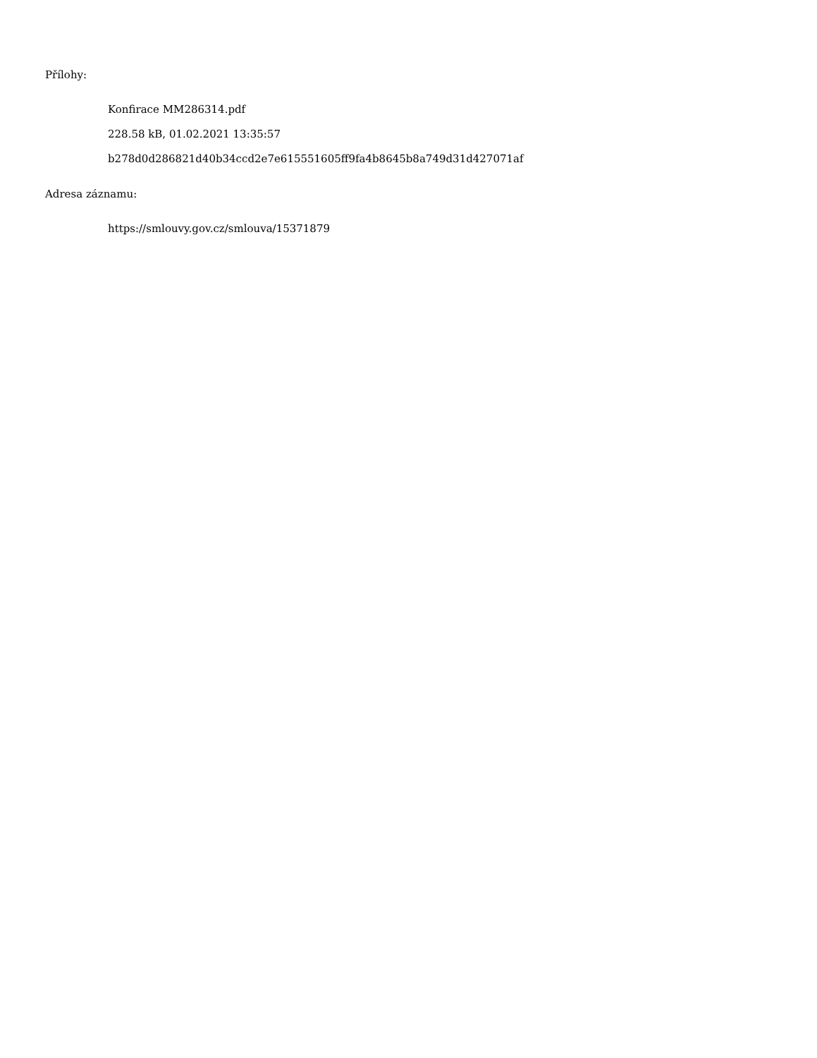Přílohy:
Konfirace MM286314.pdf
228.58 kB, 01.02.2021 13:35:57
b278d0d286821d40b34ccd2e7e615551605ff9fa4b8645b8a749d31d427071af
Adresa záznamu:
https://smlouvy.gov.cz/smlouva/15371879